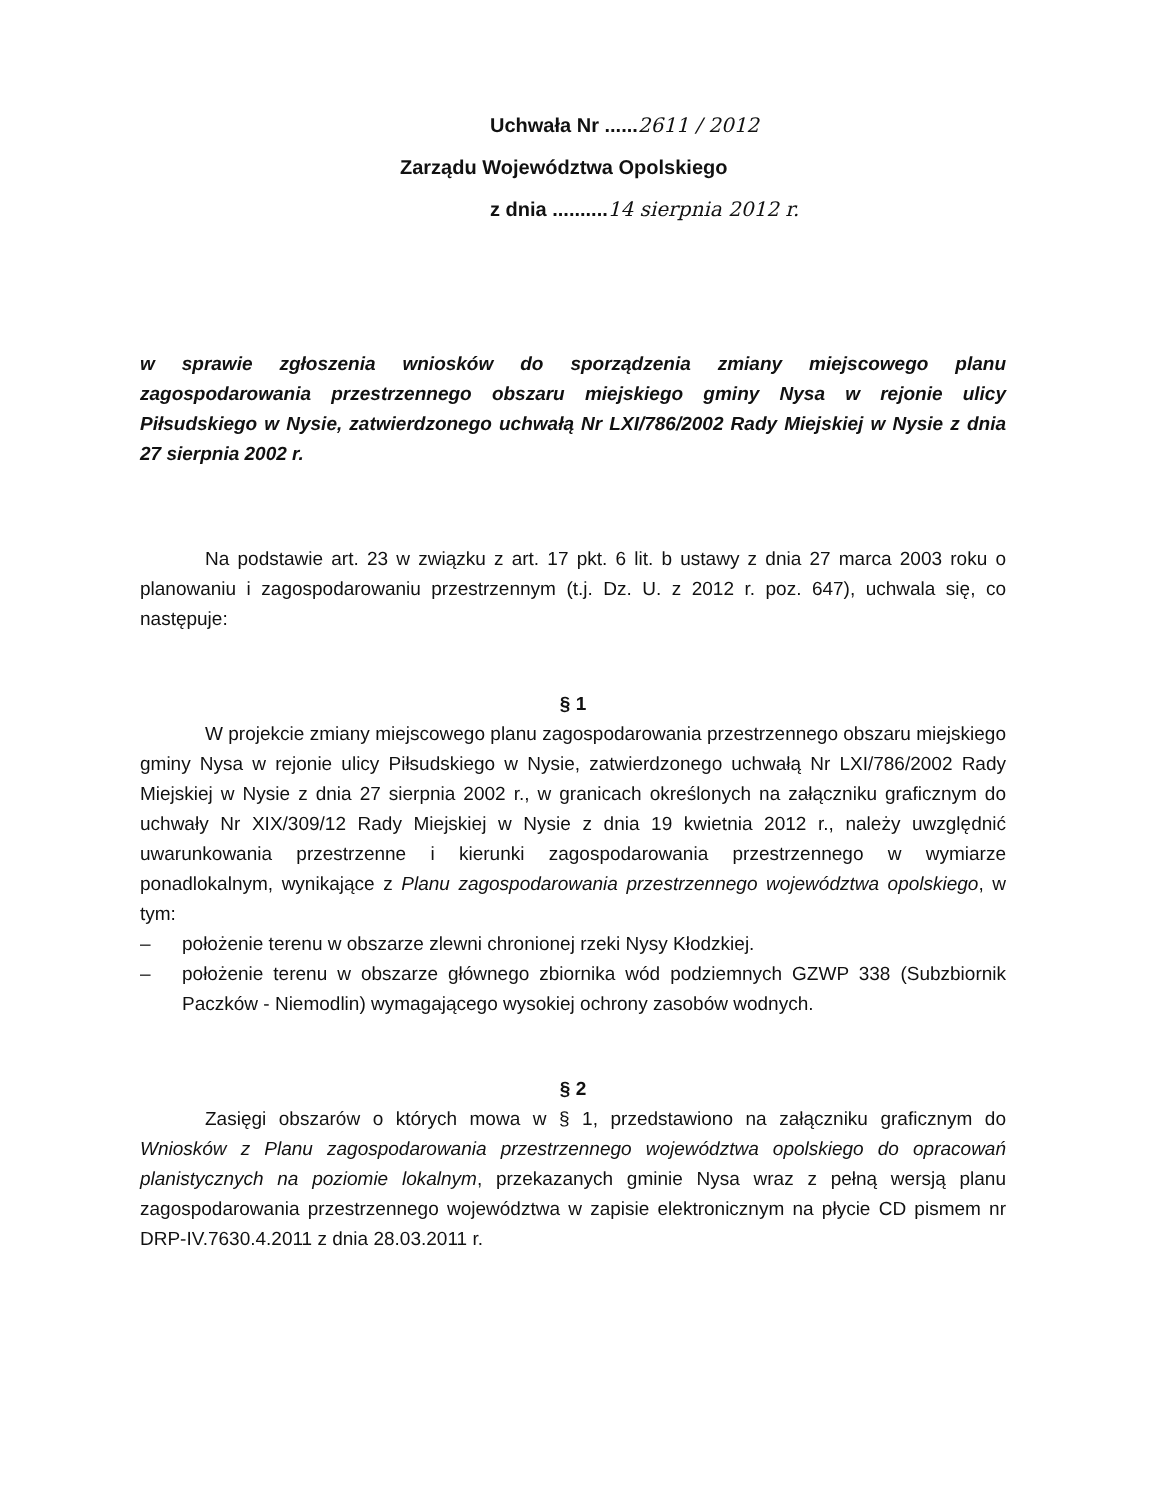Uchwała Nr ......2611 / 2012
Zarządu Województwa Opolskiego
z dnia ..........14 sierpnia 2012 r.
w sprawie zgłoszenia wniosków do sporządzenia zmiany miejscowego planu zagospodarowania przestrzennego obszaru miejskiego gminy Nysa w rejonie ulicy Piłsudskiego w Nysie, zatwierdzonego uchwałą Nr LXI/786/2002 Rady Miejskiej w Nysie z dnia 27 sierpnia 2002 r.
Na podstawie art. 23 w związku z art. 17 pkt. 6 lit. b ustawy z dnia 27 marca 2003 roku o planowaniu i zagospodarowaniu przestrzennym (t.j. Dz. U. z 2012 r. poz. 647), uchwala się, co następuje:
§ 1
W projekcie zmiany miejscowego planu zagospodarowania przestrzennego obszaru miejskiego gminy Nysa w rejonie ulicy Piłsudskiego w Nysie, zatwierdzonego uchwałą Nr LXI/786/2002 Rady Miejskiej w Nysie z dnia 27 sierpnia 2002 r., w granicach określonych na załączniku graficznym do uchwały Nr XIX/309/12 Rady Miejskiej w Nysie z dnia 19 kwietnia 2012 r., należy uwzględnić uwarunkowania przestrzenne i kierunki zagospodarowania przestrzennego w wymiarze ponadlokalnym, wynikające z Planu zagospodarowania przestrzennego województwa opolskiego, w tym:
– położenie terenu w obszarze zlewni chronionej rzeki Nysy Kłodzkiej.
– położenie terenu w obszarze głównego zbiornika wód podziemnych GZWP 338 (Subzbiornik Paczków - Niemodlin) wymagającego wysokiej ochrony zasobów wodnych.
§ 2
Zasięgi obszarów o których mowa w § 1, przedstawiono na załączniku graficznym do Wniosków z Planu zagospodarowania przestrzennego województwa opolskiego do opracowań planistycznych na poziomie lokalnym, przekazanych gminie Nysa wraz z pełną wersją planu zagospodarowania przestrzennego województwa w zapisie elektronicznym na płycie CD pismem nr DRP-IV.7630.4.2011 z dnia 28.03.2011 r.